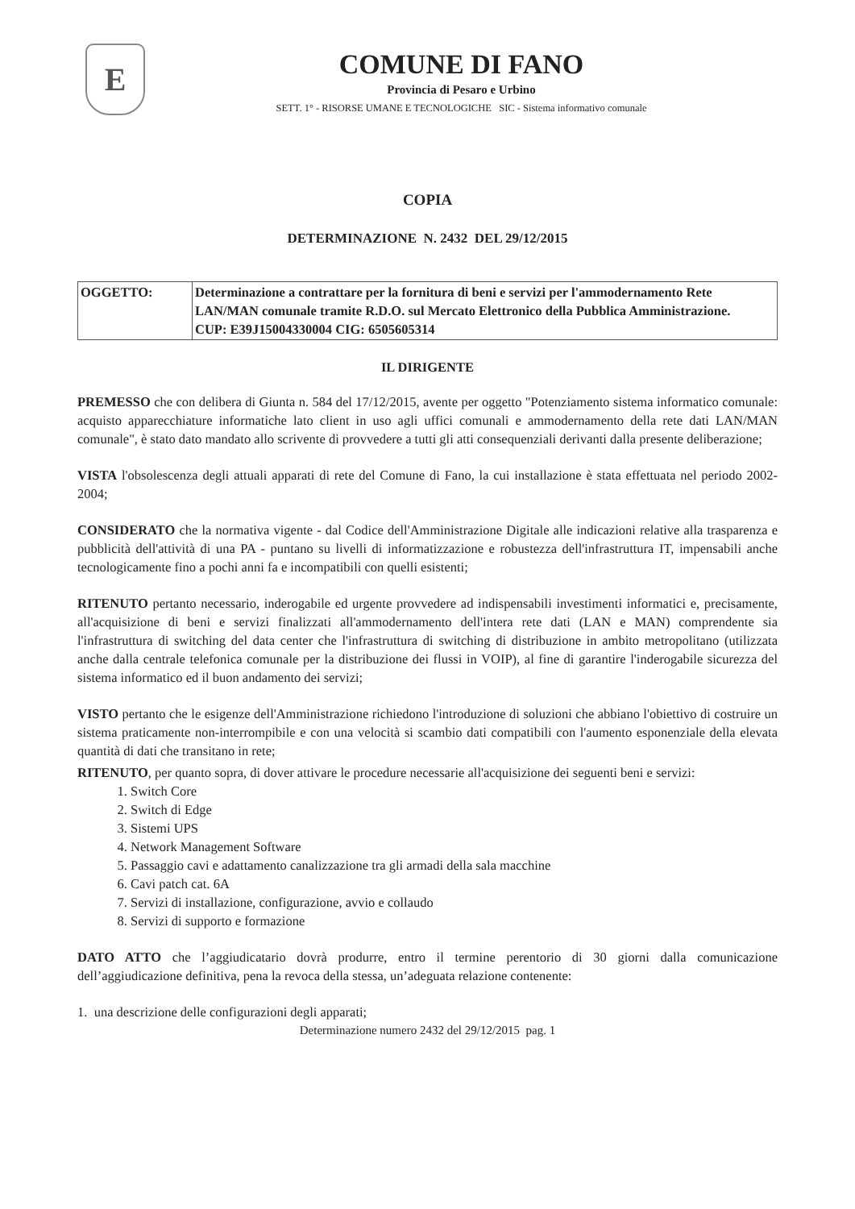E
COMUNE DI FANO
Provincia di Pesaro e Urbino
SETT. 1° - RISORSE UMANE E TECNOLOGICHE SIC - Sistema informativo comunale
COPIA
DETERMINAZIONE N. 2432 DEL 29/12/2015
| OGGETTO: | Determinazione a contrattare per la fornitura di beni e servizi per l'ammodernamento Rete LAN/MAN comunale tramite R.D.O. sul Mercato Elettronico della Pubblica Amministrazione. CUP: E39J15004330004 CIG: 6505605314 |
IL DIRIGENTE
PREMESSO che con delibera di Giunta n. 584 del 17/12/2015, avente per oggetto "Potenziamento sistema informatico comunale: acquisto apparecchiature informatiche lato client in uso agli uffici comunali e ammodernamento della rete dati LAN/MAN comunale", è stato dato mandato allo scrivente di provvedere a tutti gli atti consequenziali derivanti dalla presente deliberazione;
VISTA l'obsolescenza degli attuali apparati di rete del Comune di Fano, la cui installazione è stata effettuata nel periodo 2002-2004;
CONSIDERATO che la normativa vigente - dal Codice dell'Amministrazione Digitale alle indicazioni relative alla trasparenza e pubblicità dell'attività di una PA - puntano su livelli di informatizzazione e robustezza dell'infrastruttura IT, impensabili anche tecnologicamente fino a pochi anni fa e incompatibili con quelli esistenti;
RITENUTO pertanto necessario, inderogabile ed urgente provvedere ad indispensabili investimenti informatici e, precisamente, all'acquisizione di beni e servizi finalizzati all'ammodernamento dell'intera rete dati (LAN e MAN) comprendente sia l'infrastruttura di switching del data center che l'infrastruttura di switching di distribuzione in ambito metropolitano (utilizzata anche dalla centrale telefonica comunale per la distribuzione dei flussi in VOIP), al fine di garantire l'inderogabile sicurezza del sistema informatico ed il buon andamento dei servizi;
VISTO pertanto che le esigenze dell'Amministrazione richiedono l'introduzione di soluzioni che abbiano l'obiettivo di costruire un sistema praticamente non-interrompibile e con una velocità si scambio dati compatibili con l'aumento esponenziale della elevata quantità di dati che transitano in rete;
RITENUTO, per quanto sopra, di dover attivare le procedure necessarie all'acquisizione dei seguenti beni e servizi:
1. Switch Core
2. Switch di Edge
3. Sistemi UPS
4. Network Management Software
5. Passaggio cavi e adattamento canalizzazione tra gli armadi della sala macchine
6. Cavi patch cat. 6A
7. Servizi di installazione, configurazione, avvio e collaudo
8. Servizi di supporto e formazione
DATO ATTO che l’aggiudicatario dovrà produrre, entro il termine perentorio di 30 giorni dalla comunicazione dell’aggiudicazione definitiva, pena la revoca della stessa, un’adeguata relazione contenente:
1. una descrizione delle configurazioni degli apparati;
Determinazione numero 2432 del 29/12/2015 pag. 1